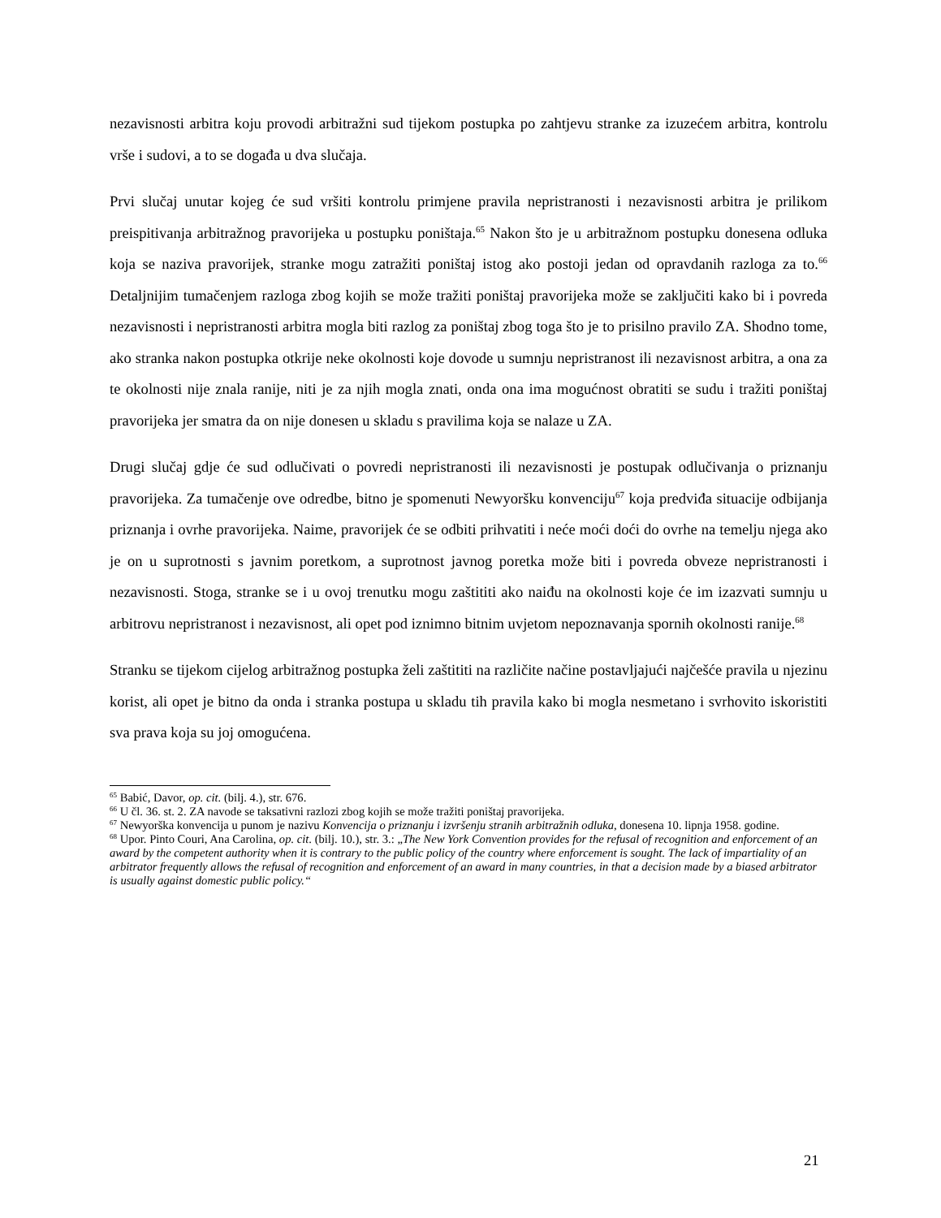nezavisnosti arbitra koju provodi arbitražni sud tijekom postupka po zahtjevu stranke za izuzećem arbitra, kontrolu vrše i sudovi, a to se događa u dva slučaja.
Prvi slučaj unutar kojeg će sud vršiti kontrolu primjene pravila nepristranosti i nezavisnosti arbitra je prilikom preispitivanja arbitražnog pravorijeka u postupku poništaja.<sup>65</sup> Nakon što je u arbitražnom postupku donesena odluka koja se naziva pravorijek, stranke mogu zatražiti poništaj istog ako postoji jedan od opravdanih razloga za to.<sup>66</sup> Detaljnijim tumačenjem razloga zbog kojih se može tražiti poništaj pravorijeka može se zaključiti kako bi i povreda nezavisnosti i nepristranosti arbitra mogla biti razlog za poništaj zbog toga što je to prisilno pravilo ZA. Shodno tome, ako stranka nakon postupka otkrije neke okolnosti koje dovode u sumnju nepristranost ili nezavisnost arbitra, a ona za te okolnosti nije znala ranije, niti je za njih mogla znati, onda ona ima mogućnost obratiti se sudu i tražiti poništaj pravorijeka jer smatra da on nije donesen u skladu s pravilima koja se nalaze u ZA.
Drugi slučaj gdje će sud odlučivati o povredi nepristranosti ili nezavisnosti je postupak odlučivanja o priznanju pravorijeka. Za tumačenje ove odredbe, bitno je spomenuti Newyoršku konvenciju<sup>67</sup> koja predviđa situacije odbijanja priznanja i ovrhe pravorijeka. Naime, pravorijek će se odbiti prihvatiti i neće moći doći do ovrhe na temelju njega ako je on u suprotnosti s javnim poretkom, a suprotnost javnog poretka može biti i povreda obveze nepristranosti i nezavisnosti. Stoga, stranke se i u ovoj trenutku mogu zaštititi ako naiđu na okolnosti koje će im izazvati sumnju u arbitrovu nepristranost i nezavisnost, ali opet pod iznimno bitnim uvjetom nepoznavanja spornih okolnosti ranije.<sup>68</sup>
Stranku se tijekom cijelog arbitražnog postupka želi zaštititi na različite načine postavljajući najčešće pravila u njezinu korist, ali opet je bitno da onda i stranka postupa u skladu tih pravila kako bi mogla nesmetano i svrhovito iskoristiti sva prava koja su joj omogućena.
<sup>65</sup> Babić, Davor, op. cit. (bilj. 4.), str. 676.
<sup>66</sup> U čl. 36. st. 2. ZA navode se taksativni razlozi zbog kojih se može tražiti poništaj pravorijeka.
<sup>67</sup> Newyorška konvencija u punom je nazivu Konvencija o priznanju i izvršenju stranih arbitražnih odluka, donesena 10. lipnja 1958. godine.
<sup>68</sup> Upor. Pinto Couri, Ana Carolina, op. cit. (bilj. 10.), str. 3.: „The New York Convention provides for the refusal of recognition and enforcement of an award by the competent authority when it is contrary to the public policy of the country where enforcement is sought. The lack of impartiality of an arbitrator frequently allows the refusal of recognition and enforcement of an award in many countries, in that a decision made by a biased arbitrator is usually against domestic public policy.“
21